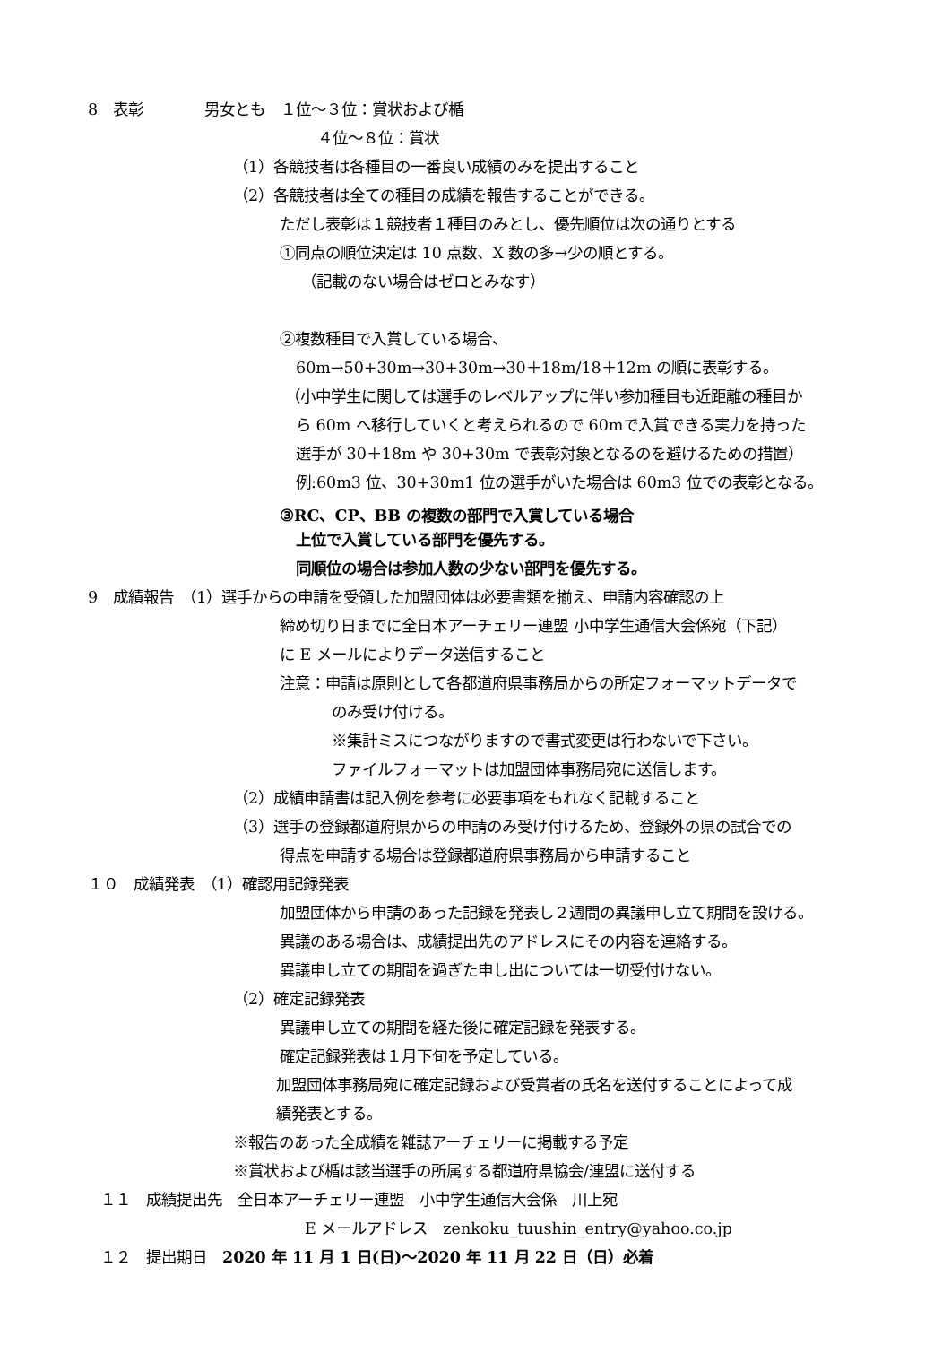8　表彰　　　　男女とも　１位～３位：賞状および楯
４位～８位：賞状
（1）各競技者は各種目の一番良い成績のみを提出すること
（2）各競技者は全ての種目の成績を報告することができる。
ただし表彰は１競技者１種目のみとし、優先順位は次の通りとする
①同点の順位決定は 10 点数、X 数の多→少の順とする。
（記載のない場合はゼロとみなす）
②複数種目で入賞している場合、
60m→50+30m→30+30m→30＋18m/18＋12m の順に表彰する。
（小中学生に関しては選手のレベルアップに伴い参加種目も近距離の種目か
ら 60m へ移行していくと考えられるので 60mで入賞できる実力を持った
選手が 30＋18m や 30+30m で表彰対象となるのを避けるための措置）
例:60m3 位、30+30m1 位の選手がいた場合は 60m3 位での表彰となる。
③RC、CP、BB の複数の部門で入賞している場合
上位で入賞している部門を優先する。
同順位の場合は参加人数の少ない部門を優先する。
9　成績報告　（1）選手からの申請を受領した加盟団体は必要書類を揃え、申請内容確認の上
締め切り日までに全日本アーチェリー連盟 小中学生通信大会係宛（下記）
に E メールによりデータ送信すること
注意：申請は原則として各都道府県事務局からの所定フォーマットデータで
のみ受け付ける。
※集計ミスにつながりますので書式変更は行わないで下さい。
ファイルフォーマットは加盟団体事務局宛に送信します。
（2）成績申請書は記入例を参考に必要事項をもれなく記載すること
（3）選手の登録都道府県からの申請のみ受け付けるため、登録外の県の試合での
得点を申請する場合は登録都道府県事務局から申請すること
１０　成績発表　（1）確認用記録発表
加盟団体から申請のあった記録を発表し２週間の異議申し立て期間を設ける。
異議のある場合は、成績提出先のアドレスにその内容を連絡する。
異議申し立ての期間を過ぎた申し出については一切受付けない。
（2）確定記録発表
異議申し立ての期間を経た後に確定記録を発表する。
確定記録発表は１月下旬を予定している。
加盟団体事務局宛に確定記録および受賞者の氏名を送付することによって成
績発表とする。
※報告のあった全成績を雑誌アーチェリーに掲載する予定
※賞状および楯は該当選手の所属する都道府県協会/連盟に送付する
１１　成績提出先　全日本アーチェリー連盟　小中学生通信大会係　川上宛
E メールアドレス　zenkoku_tuushin_entry@yahoo.co.jp
１２　提出期日　2020 年 11 月 1 日(日)～2020 年 11 月 22 日（日）必着